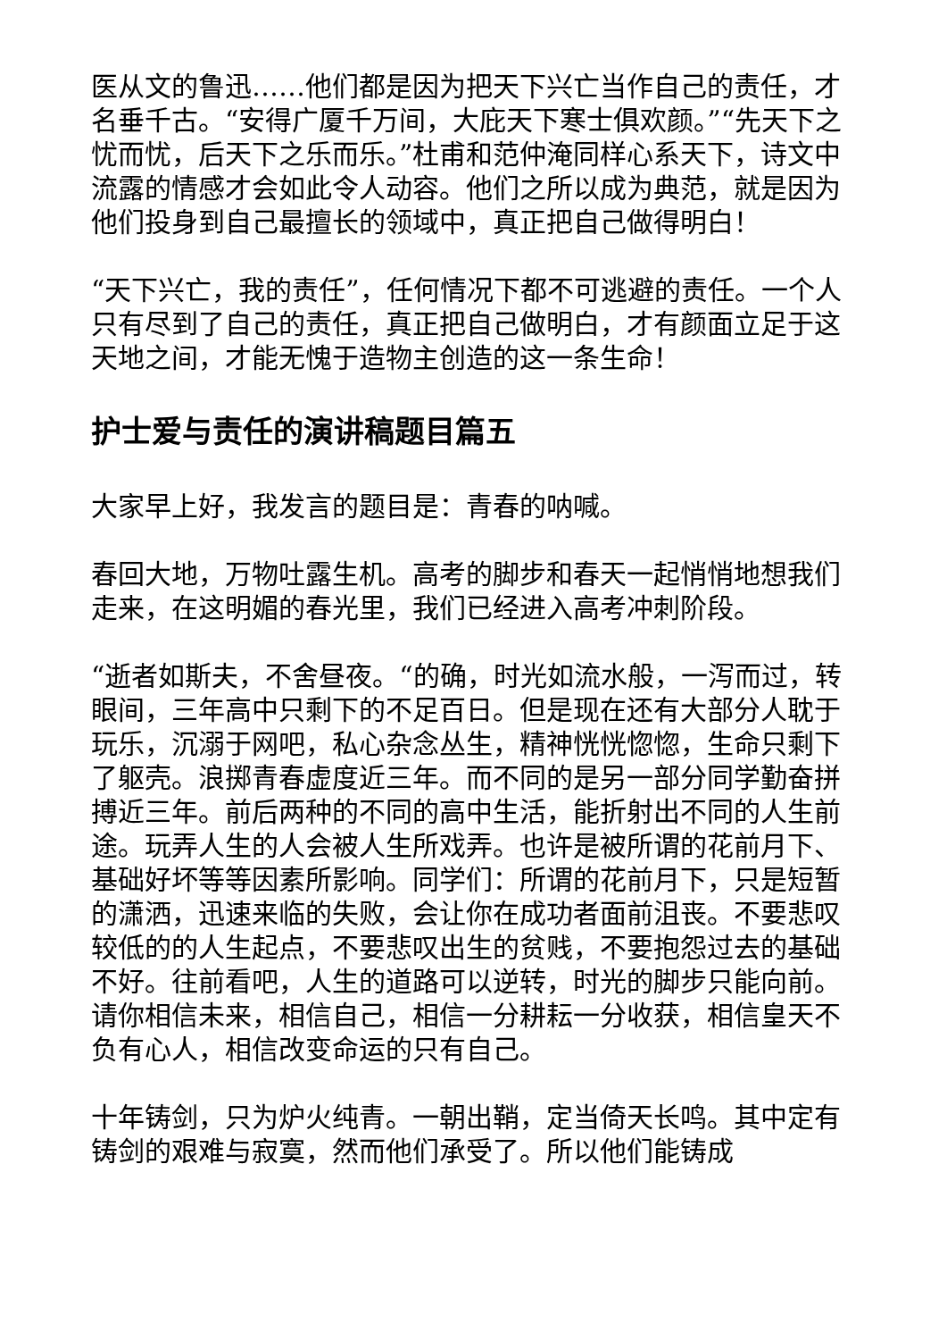医从文的鲁迅……他们都是因为把天下兴亡当作自己的责任，才名垂千古。“安得广厦千万间，大庇天下寒士俱欢颜。”“先天下之忧而忧，后天下之乐而乐。”杜甫和范仲淹同样心系天下，诗文中流露的情感才会如此令人动容。他们之所以成为典范，就是因为他们投身到自己最擅长的领域中，真正把自己做得明白！
“天下兴亡，我的责任”，任何情况下都不可逃避的责任。一个人只有尽到了自己的责任，真正把自己做明白，才有颜面立足于这天地之间，才能无愧于造物主创造的这一条生命！
护士爱与责任的演讲稿题目篇五
大家早上好，我发言的题目是：青春的呐喊。
春回大地，万物吐露生机。高考的脚步和春天一起悄悄地想我们走来，在这明媚的春光里，我们已经进入高考冲刺阶段。
“逝者如斯夫，不舍昼夜。“的确，时光如流水般，一泻而过，转眼间，三年高中只剩下的不足百日。但是现在还有大部分人耽于玩乐，沉溺于网吧，私心杂念丛生，精神恍恍惚惚，生命只剩下了躯壳。浪掷青春虚度近三年。而不同的是另一部分同学勤奋拼搏近三年。前后两种的不同的高中生活，能折射出不同的人生前途。玩弄人生的人会被人生所戏弄。也许是被所谓的花前月下、基础好坏等等因素所影响。同学们：所谓的花前月下，只是短暂的潇洒，迅速来临的失败，会让你在成功者面前沮丧。不要悲叹较低的的人生起点，不要悲叹出生的贫贱，不要抱怨过去的基础不好。往前看吧，人生的道路可以逆转，时光的脚步只能向前。请你相信未来，相信自己，相信一分耕耘一分收获，相信皇天不负有心人，相信改变命运的只有自己。
十年铸剑，只为炉火纯青。一朝出鞘，定当倚天长鸣。其中定有铸剑的艰难与寂寞，然而他们承受了。所以他们能铸成